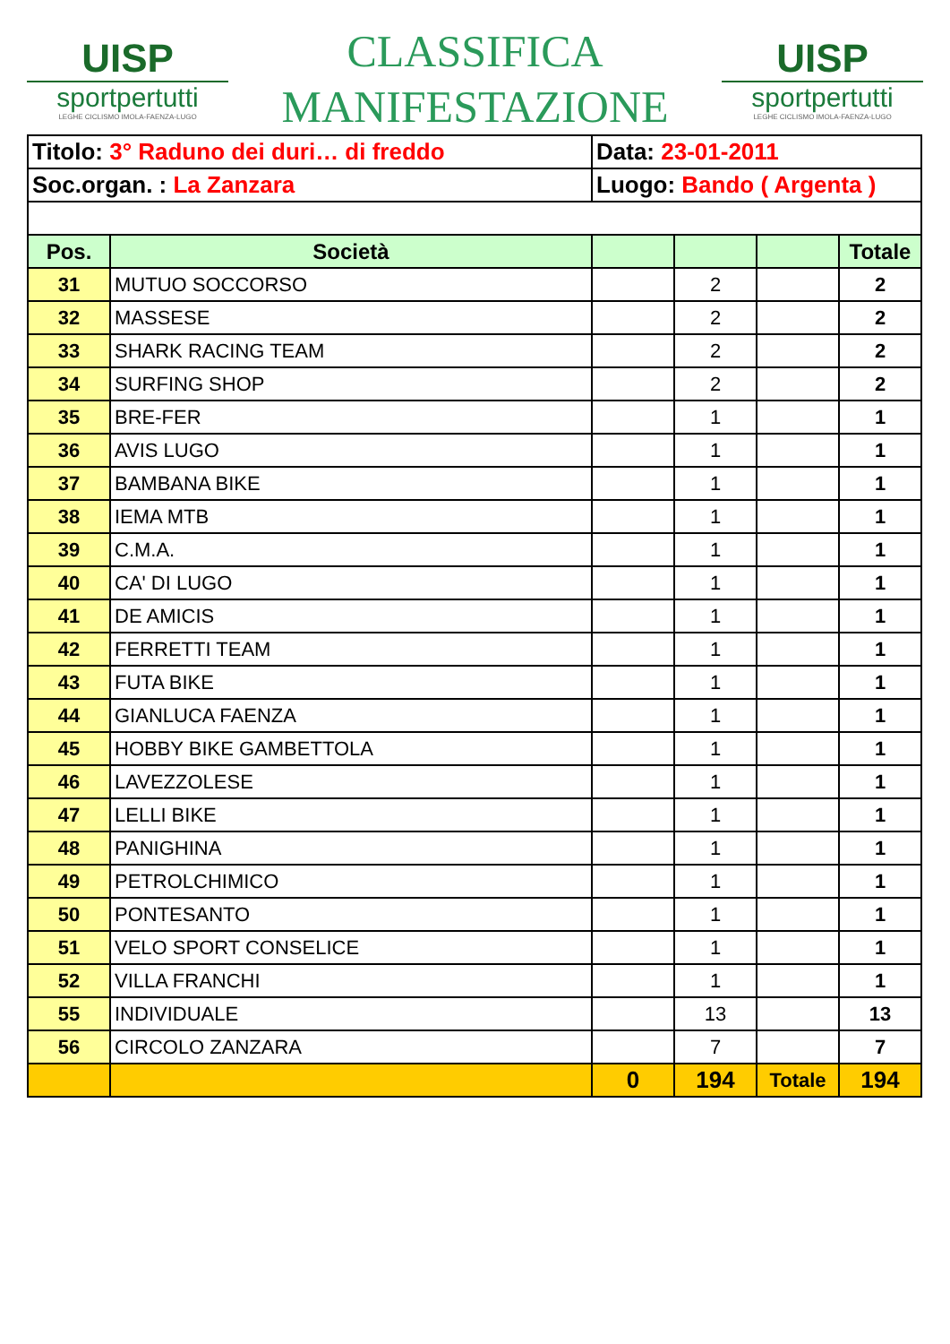UISP
sportpertutti
LEGHE CICLISMO IMOLA-FAENZA-LUGO
CLASSIFICA
MANIFESTAZIONE
UISP
sportpertutti
LEGHE CICLISMO IMOLA-FAENZA-LUGO
| Titolo: 3° Raduno dei duri… di freddo | | Data: 23-01-2011 | | | |
| Soc.organ. : La Zanzara | | Luogo: Bando ( Argenta ) | | | |
| Pos. | Società | | | | Totale |
| 31 | MUTUO SOCCORSO | | 2 | | 2 |
| 32 | MASSESE | | 2 | | 2 |
| 33 | SHARK RACING TEAM | | 2 | | 2 |
| 34 | SURFING SHOP | | 2 | | 2 |
| 35 | BRE-FER | | 1 | | 1 |
| 36 | AVIS LUGO | | 1 | | 1 |
| 37 | BAMBANA BIKE | | 1 | | 1 |
| 38 | IEMA MTB | | 1 | | 1 |
| 39 | C.M.A. | | 1 | | 1 |
| 40 | CA' DI LUGO | | 1 | | 1 |
| 41 | DE AMICIS | | 1 | | 1 |
| 42 | FERRETTI TEAM | | 1 | | 1 |
| 43 | FUTA BIKE | | 1 | | 1 |
| 44 | GIANLUCA FAENZA | | 1 | | 1 |
| 45 | HOBBY BIKE GAMBETTOLA | | 1 | | 1 |
| 46 | LAVEZZOLESE | | 1 | | 1 |
| 47 | LELLI BIKE | | 1 | | 1 |
| 48 | PANIGHINA | | 1 | | 1 |
| 49 | PETROLCHIMICO | | 1 | | 1 |
| 50 | PONTESANTO | | 1 | | 1 |
| 51 | VELO SPORT CONSELICE | | 1 | | 1 |
| 52 | VILLA FRANCHI | | 1 | | 1 |
| 55 | INDIVIDUALE | | 13 | | 13 |
| 56 | CIRCOLO ZANZARA | | 7 | | 7 |
| | | 0 | 194 | Totale | 194 |